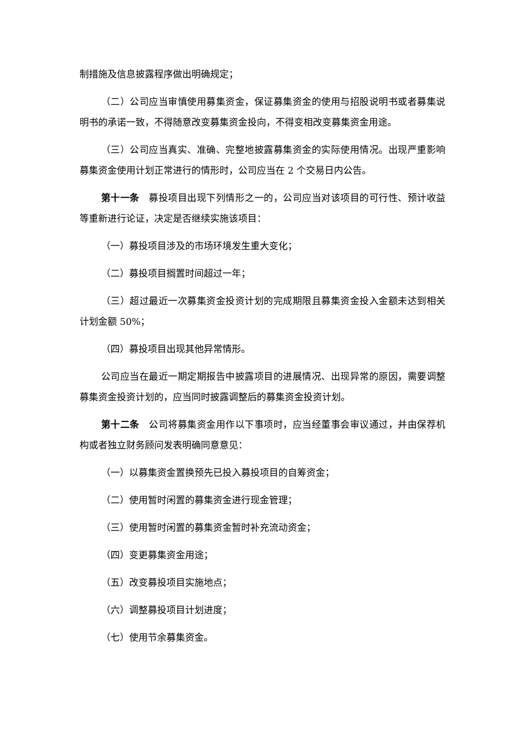制措施及信息披露程序做出明确规定；
（二）公司应当审慎使用募集资金，保证募集资金的使用与招股说明书或者募集说明书的承诺一致，不得随意改变募集资金投向，不得变相改变募集资金用途。
（三）公司应当真实、准确、完整地披露募集资金的实际使用情况。出现严重影响募集资金使用计划正常进行的情形时，公司应当在 2 个交易日内公告。
第十一条　募投项目出现下列情形之一的，公司应当对该项目的可行性、预计收益等重新进行论证，决定是否继续实施该项目：
（一）募投项目涉及的市场环境发生重大变化；
（二）募投项目搁置时间超过一年；
（三）超过最近一次募集资金投资计划的完成期限且募集资金投入金额未达到相关计划金额 50%；
（四）募投项目出现其他异常情形。
公司应当在最近一期定期报告中披露项目的进展情况、出现异常的原因，需要调整募集资金投资计划的，应当同时披露调整后的募集资金投资计划。
第十二条　公司将募集资金用作以下事项时，应当经董事会审议通过，并由保荐机构或者独立财务顾问发表明确同意意见：
（一）以募集资金置换预先已投入募投项目的自筹资金；
（二）使用暂时闲置的募集资金进行现金管理；
（三）使用暂时闲置的募集资金暂时补充流动资金；
（四）变更募集资金用途；
（五）改变募投项目实施地点；
（六）调整募投项目计划进度；
（七）使用节余募集资金。